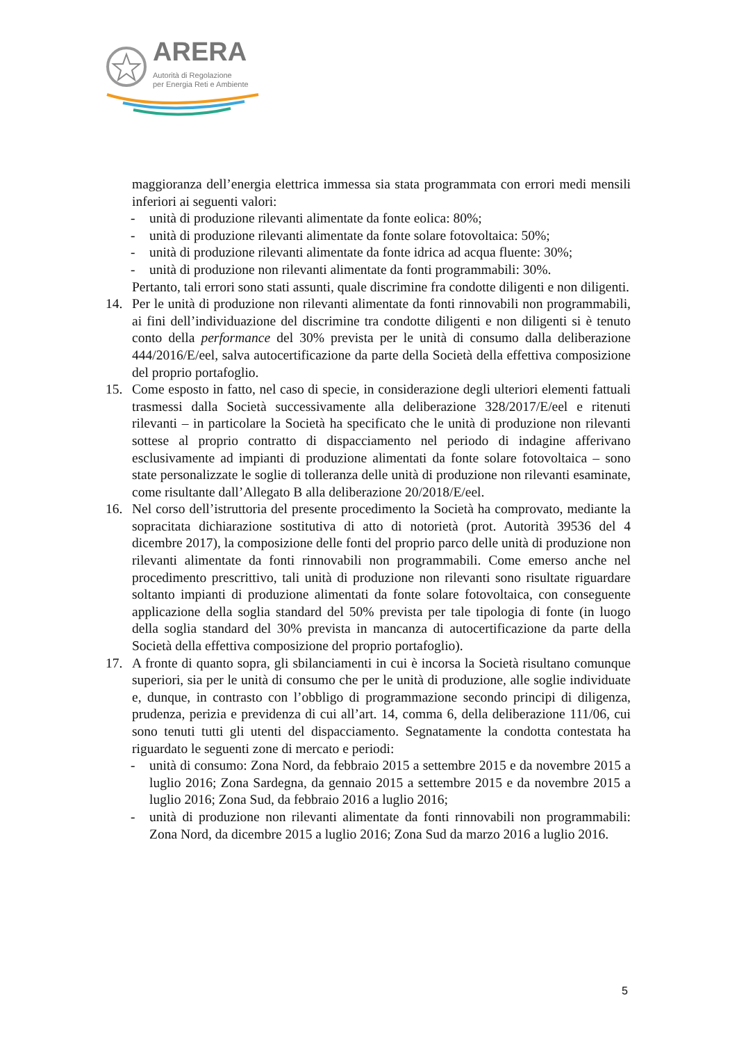ARERA
Autorità di Regolazione
per Energia Reti e Ambiente
maggioranza dell’energia elettrica immessa sia stata programmata con errori medi mensili inferiori ai seguenti valori:
- unità di produzione rilevanti alimentate da fonte eolica: 80%;
- unità di produzione rilevanti alimentate da fonte solare fotovoltaica: 50%;
- unità di produzione rilevanti alimentate da fonte idrica ad acqua fluente: 30%;
- unità di produzione non rilevanti alimentate da fonti programmabili: 30%.
Pertanto, tali errori sono stati assunti, quale discrimine fra condotte diligenti e non diligenti.
14. Per le unità di produzione non rilevanti alimentate da fonti rinnovabili non programmabili, ai fini dell’individuazione del discrimine tra condotte diligenti e non diligenti si è tenuto conto della performance del 30% prevista per le unità di consumo dalla deliberazione 444/2016/E/eel, salva autocertificazione da parte della Società della effettiva composizione del proprio portafoglio.
15. Come esposto in fatto, nel caso di specie, in considerazione degli ulteriori elementi fattuali trasmessi dalla Società successivamente alla deliberazione 328/2017/E/eel e ritenuti rilevanti – in particolare la Società ha specificato che le unità di produzione non rilevanti sottese al proprio contratto di dispacciamento nel periodo di indagine afferivano esclusivamente ad impianti di produzione alimentati da fonte solare fotovoltaica – sono state personalizzate le soglie di tolleranza delle unità di produzione non rilevanti esaminate, come risultante dall’Allegato B alla deliberazione 20/2018/E/eel.
16. Nel corso dell’istruttoria del presente procedimento la Società ha comprovato, mediante la sopracitata dichiarazione sostitutiva di atto di notorietà (prot. Autorità 39536 del 4 dicembre 2017), la composizione delle fonti del proprio parco delle unità di produzione non rilevanti alimentate da fonti rinnovabili non programmabili. Come emerso anche nel procedimento prescrittivo, tali unità di produzione non rilevanti sono risultate riguardare soltanto impianti di produzione alimentati da fonte solare fotovoltaica, con conseguente applicazione della soglia standard del 50% prevista per tale tipologia di fonte (in luogo della soglia standard del 30% prevista in mancanza di autocertificazione da parte della Società della effettiva composizione del proprio portafoglio).
17. A fronte di quanto sopra, gli sbilanciamenti in cui è incorsa la Società risultano comunque superiori, sia per le unità di consumo che per le unità di produzione, alle soglie individuate e, dunque, in contrasto con l’obbligo di programmazione secondo principi di diligenza, prudenza, perizia e previdenza di cui all’art. 14, comma 6, della deliberazione 111/06, cui sono tenuti tutti gli utenti del dispacciamento. Segnatamente la condotta contestata ha riguardato le seguenti zone di mercato e periodi:
- unità di consumo: Zona Nord, da febbraio 2015 a settembre 2015 e da novembre 2015 a luglio 2016; Zona Sardegna, da gennaio 2015 a settembre 2015 e da novembre 2015 a luglio 2016; Zona Sud, da febbraio 2016 a luglio 2016;
- unità di produzione non rilevanti alimentate da fonti rinnovabili non programmabili: Zona Nord, da dicembre 2015 a luglio 2016; Zona Sud da marzo 2016 a luglio 2016.
5